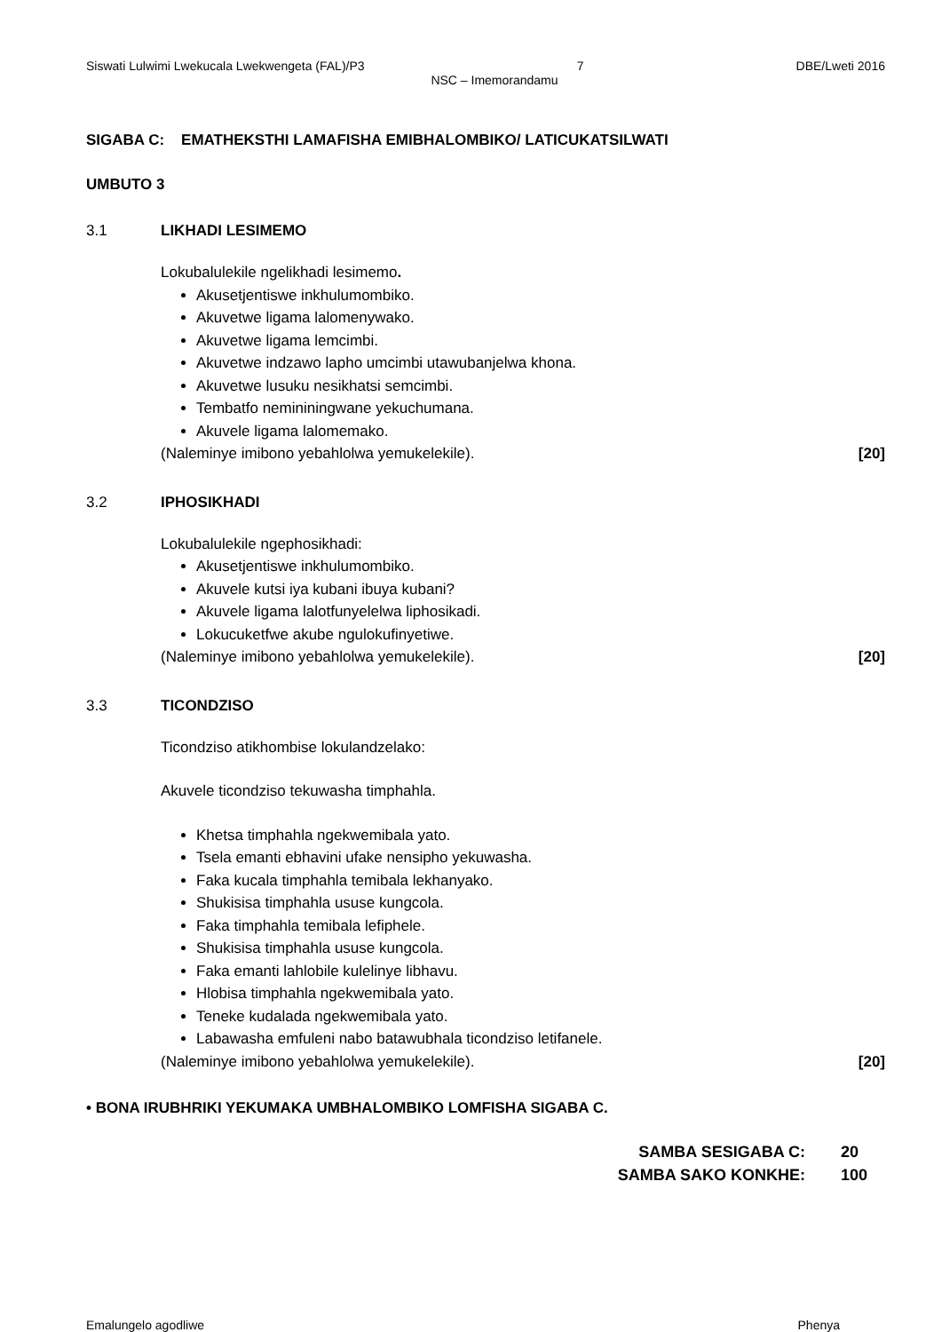Siswati Lulwimi Lwekucala Lwekwengeta (FAL)/P3 7 DBE/Lweti 2016
NSC – Imemorandamu
SIGABA C: EMATHEKSTHI LAMAFISHA EMIBHALOMBIKO/ LATICUKATSILWATI
UMBUTO 3
3.1 LIKHADI LESIMEMO
Lokubalulekile ngelikhadi lesimemo.
Akusetjentiswe inkhulumombiko.
Akuvetwe ligama lalomenywako.
Akuvetwe ligama lemcimbi.
Akuvetwe indzawo lapho umcimbi utawubanjelwa khona.
Akuvetwe lusuku nesikhatsi semcimbi.
Tembatfo nemininingwane yekuchumana.
Akuvele ligama lalomemako.
(Naleminye imibono yebahlolwa yemukelekile). [20]
3.2 IPHOSIKHADI
Lokubalulekile ngephosikhadi:
Akusetjentiswe inkhulumombiko.
Akuvele kutsi iya kubani ibuya kubani?
Akuvele ligama lalotfunyelelwa liphosikadi.
Lokucuketfwe akube ngulokufinyetiwe.
(Naleminye imibono yebahlolwa yemukelekile). [20]
3.3 TICONDZISO
Ticondziso atikhombise lokulandzelako:
Akuvele ticondziso tekuwasha timphahla.
Khetsa timphahla ngekwemibala yato.
Tsela emanti ebhavini ufake nensipho yekuwasha.
Faka kucala timphahla temibala lekhanyako.
Shukisisa timphahla ususe kungcola.
Faka timphahla temibala lefiphele.
Shukisisa timphahla ususe kungcola.
Faka emanti lahlobile kulelinye libhavu.
Hlobisa timphahla ngekwemibala yato.
Teneke kudalada ngekwemibala yato.
Labawasha emfuleni nabo batawubhala ticondziso letifanele.
(Naleminye imibono yebahlolwa yemukelekile). [20]
• BONA IRUBHRIKI YEKUMAKA UMBHALOMBIKO LOMFISHA SIGABA C.
SAMBA SESIGABA C: 20
SAMBA SAKO KONKHE: 100
Emalungelo agodliwe Phenya